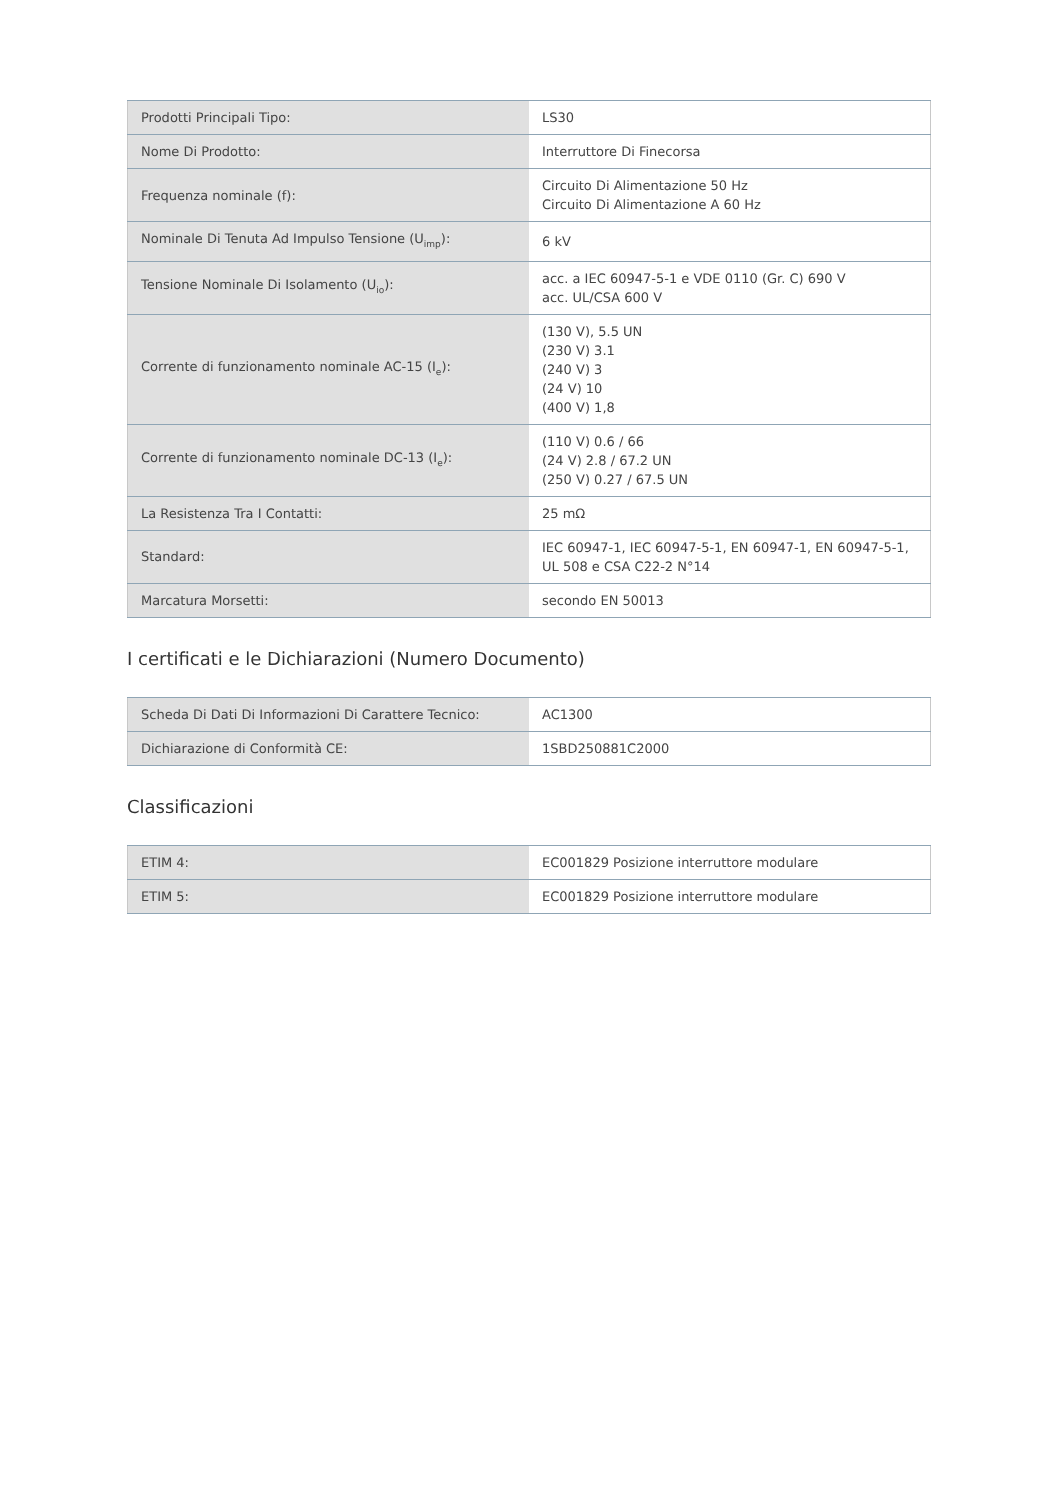| Prodotti Principali Tipo: | LS30 |
| Nome Di Prodotto: | Interruttore Di Finecorsa |
| Frequenza nominale (f): | Circuito Di Alimentazione 50 Hz Circuito Di Alimentazione A 60 Hz |
| Nominale Di Tenuta Ad Impulso Tensione (U<sub>imp</sub>): | 6 kV |
| Tensione Nominale Di Isolamento (U<sub>io</sub>): | acc. a IEC 60947-5-1 e VDE 0110 (Gr. C) 690 V acc. UL/CSA 600 V |
| Corrente di funzionamento nominale AC-15 (I<sub>e</sub>): | (130 V), 5.5 UN (230 V) 3.1 (240 V) 3 (24 V) 10 (400 V) 1,8 |
| Corrente di funzionamento nominale DC-13 (I<sub>e</sub>): | (110 V) 0.6 / 66 (24 V) 2.8 / 67.2 UN (250 V) 0.27 / 67.5 UN |
| La Resistenza Tra I Contatti: | 25 mΩ |
| Standard: | IEC 60947-1, IEC 60947-5-1, EN 60947-1, EN 60947-5-1, UL 508 e CSA C22-2 N°14 |
| Marcatura Morsetti: | secondo EN 50013 |
I certificati e le Dichiarazioni (Numero Documento)
| Scheda Di Dati Di Informazioni Di Carattere Tecnico: | AC1300 |
| Dichiarazione di Conformità CE: | 1SBD250881C2000 |
Classificazioni
| ETIM 4: | EC001829 Posizione interruttore modulare |
| ETIM 5: | EC001829 Posizione interruttore modulare |